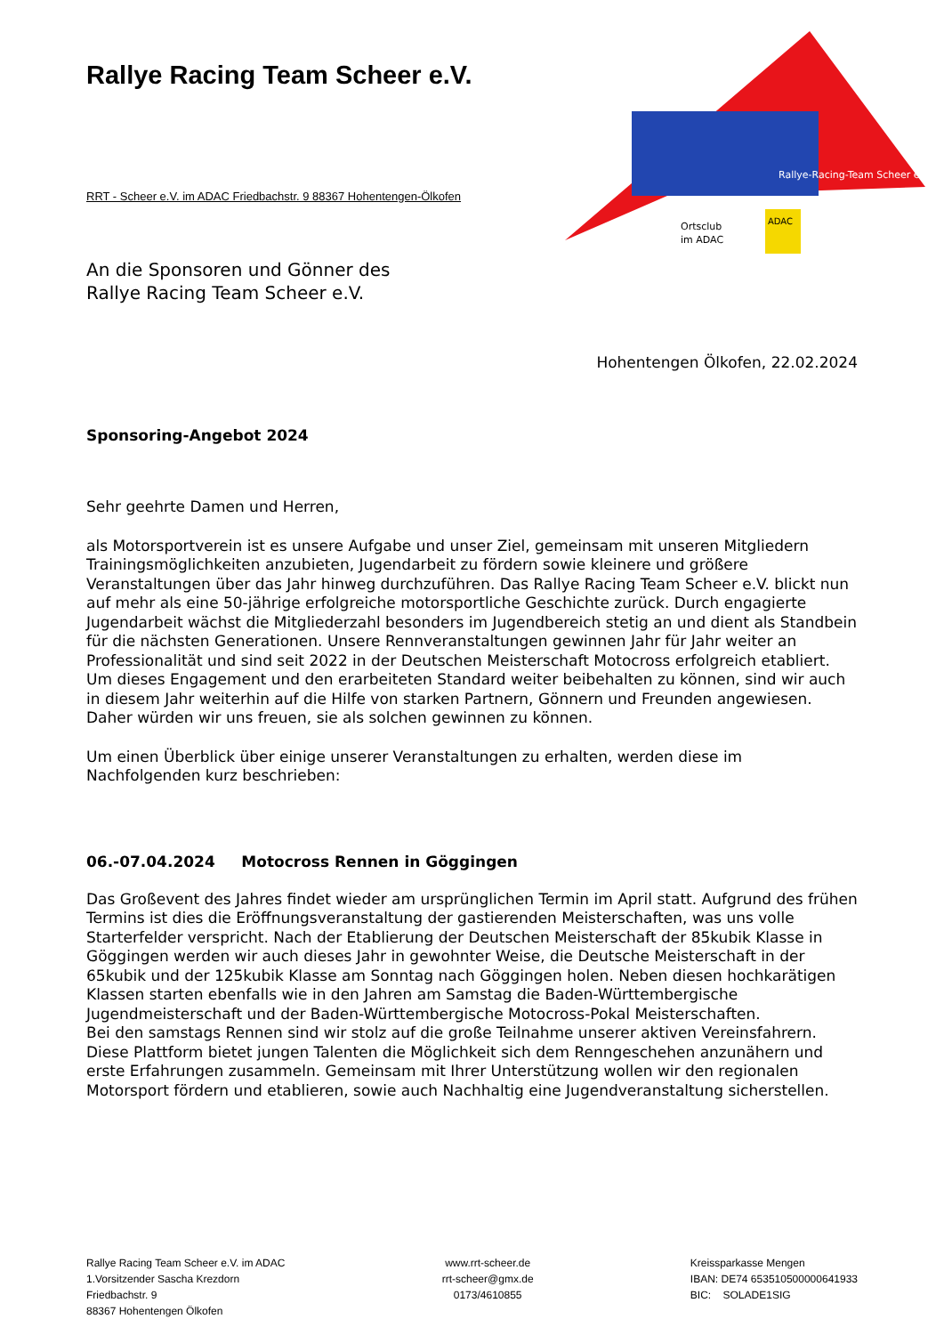Rallye-Racing-Team Scheer e.V.
Ortsclub
im ADAC
ADAC
Rallye Racing Team Scheer e.V.
RRT - Scheer e.V. im ADAC Friedbachstr. 9 88367 Hohentengen-Ölkofen
An die Sponsoren und Gönner des
Rallye Racing Team Scheer e.V.
Hohentengen Ölkofen, 22.02.2024
Sponsoring-Angebot 2024
Sehr geehrte Damen und Herren,
als Motorsportverein ist es unsere Aufgabe und unser Ziel, gemeinsam mit unseren Mitgliedern Trainingsmöglichkeiten anzubieten, Jugendarbeit zu fördern sowie kleinere und größere Veranstaltungen über das Jahr hinweg durchzuführen. Das Rallye Racing Team Scheer e.V. blickt nun auf mehr als eine 50-jährige erfolgreiche motorsportliche Geschichte zurück. Durch engagierte Jugendarbeit wächst die Mitgliederzahl besonders im Jugendbereich stetig an und dient als Standbein für die nächsten Generationen. Unsere Rennveranstaltungen gewinnen Jahr für Jahr weiter an Professionalität und sind seit 2022 in der Deutschen Meisterschaft Motocross erfolgreich etabliert. Um dieses Engagement und den erarbeiteten Standard weiter beibehalten zu können, sind wir auch in diesem Jahr weiterhin auf die Hilfe von starken Partnern, Gönnern und Freunden angewiesen.
Daher würden wir uns freuen, sie als solchen gewinnen zu können.
Um einen Überblick über einige unserer Veranstaltungen zu erhalten, werden diese im Nachfolgenden kurz beschrieben:
06.-07.04.2024 Motocross Rennen in Göggingen
Das Großevent des Jahres findet wieder am ursprünglichen Termin im April statt. Aufgrund des frühen Termins ist dies die Eröffnungsveranstaltung der gastierenden Meisterschaften, was uns volle Starterfelder verspricht. Nach der Etablierung der Deutschen Meisterschaft der 85kubik Klasse in Göggingen werden wir auch dieses Jahr in gewohnter Weise, die Deutsche Meisterschaft in der 65kubik und der 125kubik Klasse am Sonntag nach Göggingen holen. Neben diesen hochkarätigen Klassen starten ebenfalls wie in den Jahren am Samstag die Baden-Württembergische Jugendmeisterschaft und der Baden-Württembergische Motocross-Pokal Meisterschaften.
Bei den samstags Rennen sind wir stolz auf die große Teilnahme unserer aktiven Vereinsfahrern. Diese Plattform bietet jungen Talenten die Möglichkeit sich dem Renngeschehen anzunähern und erste Erfahrungen zusammeln. Gemeinsam mit Ihrer Unterstützung wollen wir den regionalen Motorsport fördern und etablieren, sowie auch Nachhaltig eine Jugendveranstaltung sicherstellen.
Rallye Racing Team Scheer e.V. im ADAC
1.Vorsitzender Sascha Krezdorn
Friedbachstr. 9
88367 Hohentengen Ölkofen
www.rrt-scheer.de
rrt-scheer@gmx.de
0173/4610855
Kreissparkasse Mengen
IBAN: DE74 653510500000641933
BIC: SOLADE1SIG